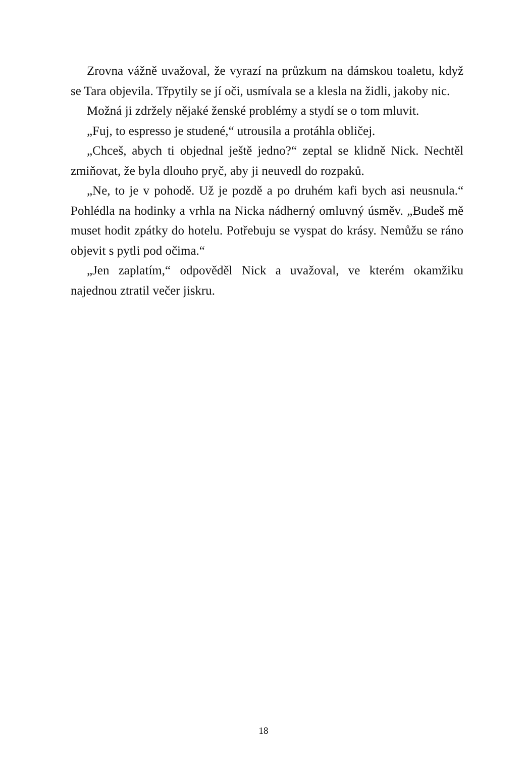Zrovna vážně uvažoval, že vyrazí na průzkum na dámskou toaletu, když se Tara objevila. Třpytily se jí oči, usmívala se a klesla na židli, jakoby nic.
Možná ji zdržely nějaké ženské problémy a stydí se o tom mluvit.
„Fuj, to espresso je studené,“ utrousila a protáhla obličej.
„Chceš, abych ti objednal ještě jedno?“ zeptal se klidně Nick. Nechtěl zmiňovat, že byla dlouho pryč, aby ji neuvedl do rozpaků.
„Ne, to je v pohodě. Už je pozdě a po druhém kafi bych asi neusnula.“ Pohlédla na hodinky a vrhla na Nicka nádherný omluvný úsměv. „Budeš mě muset hodit zpátky do hotelu. Potřebuju se vyspat do krásy. Nemůžu se ráno objevit s pytli pod očima.“
„Jen zaplatím,“ odpověděl Nick a uvažoval, ve kterém okamžiku najednou ztratil večer jiskru.
18